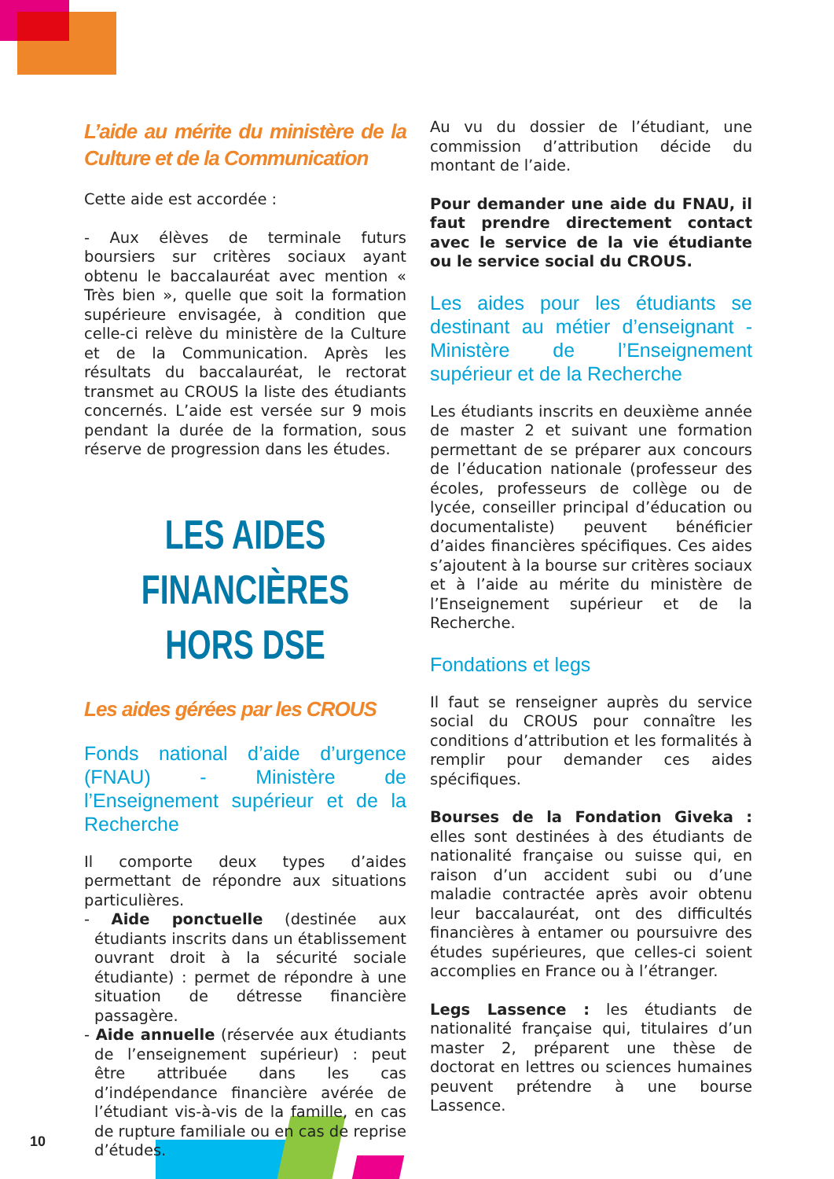L’aide au mérite du ministère de la Culture et de la Communication
Cette aide est accordée :
- Aux élèves de terminale futurs boursiers sur critères sociaux ayant obtenu le baccalauréat avec mention « Très bien », quelle que soit la formation supérieure envisagée, à condition que celle-ci relève du ministère de la Culture et de la Communication. Après les résultats du baccalauréat, le rectorat transmet au CROUS la liste des étudiants concernés. L’aide est versée sur 9 mois pendant la durée de la formation, sous réserve de progression dans les études.
LES AIDES FINANCIÈRES HORS DSE
Les aides gérées par les CROUS
Fonds national d’aide d’urgence (FNAU) - Ministère de l’Enseignement supérieur et de la Recherche
Il comporte deux types d’aides permettant de répondre aux situations particulières.
- Aide ponctuelle (destinée aux étudiants inscrits dans un établissement ouvrant droit à la sécurité sociale étudiante) : permet de répondre à une situation de détresse financière passagère.
- Aide annuelle (réservée aux étudiants de l’enseignement supérieur) : peut être attribuée dans les cas d’indépendance financière avérée de l’étudiant vis-à-vis de la famille, en cas de rupture familiale ou en cas de reprise d’études.
Au vu du dossier de l’étudiant, une commission d’attribution décide du montant de l’aide.
Pour demander une aide du FNAU, il faut prendre directement contact avec le service de la vie étudiante ou le service social du CROUS.
Les aides pour les étudiants se destinant au métier d’enseignant - Ministère de l’Enseignement supérieur et de la Recherche
Les étudiants inscrits en deuxième année de master 2 et suivant une formation permettant de se préparer aux concours de l’éducation nationale (professeur des écoles, professeurs de collège ou de lycée, conseiller principal d’éducation ou documentaliste) peuvent bénéficier d’aides financières spécifiques. Ces aides s’ajoutent à la bourse sur critères sociaux et à l’aide au mérite du ministère de l’Enseignement supérieur et de la Recherche.
Fondations et legs
Il faut se renseigner auprès du service social du CROUS pour connaître les conditions d’attribution et les formalités à remplir pour demander ces aides spécifiques.
Bourses de la Fondation Giveka : elles sont destinées à des étudiants de nationalité française ou suisse qui, en raison d’un accident subi ou d’une maladie contractée après avoir obtenu leur baccalauréat, ont des difficultés financières à entamer ou poursuivre des études supérieures, que celles-ci soient accomplies en France ou à l’étranger.
Legs Lassence : les étudiants de nationalité française qui, titulaires d’un master 2, préparent une thèse de doctorat en lettres ou sciences humaines peuvent prétendre à une bourse Lassence.
10